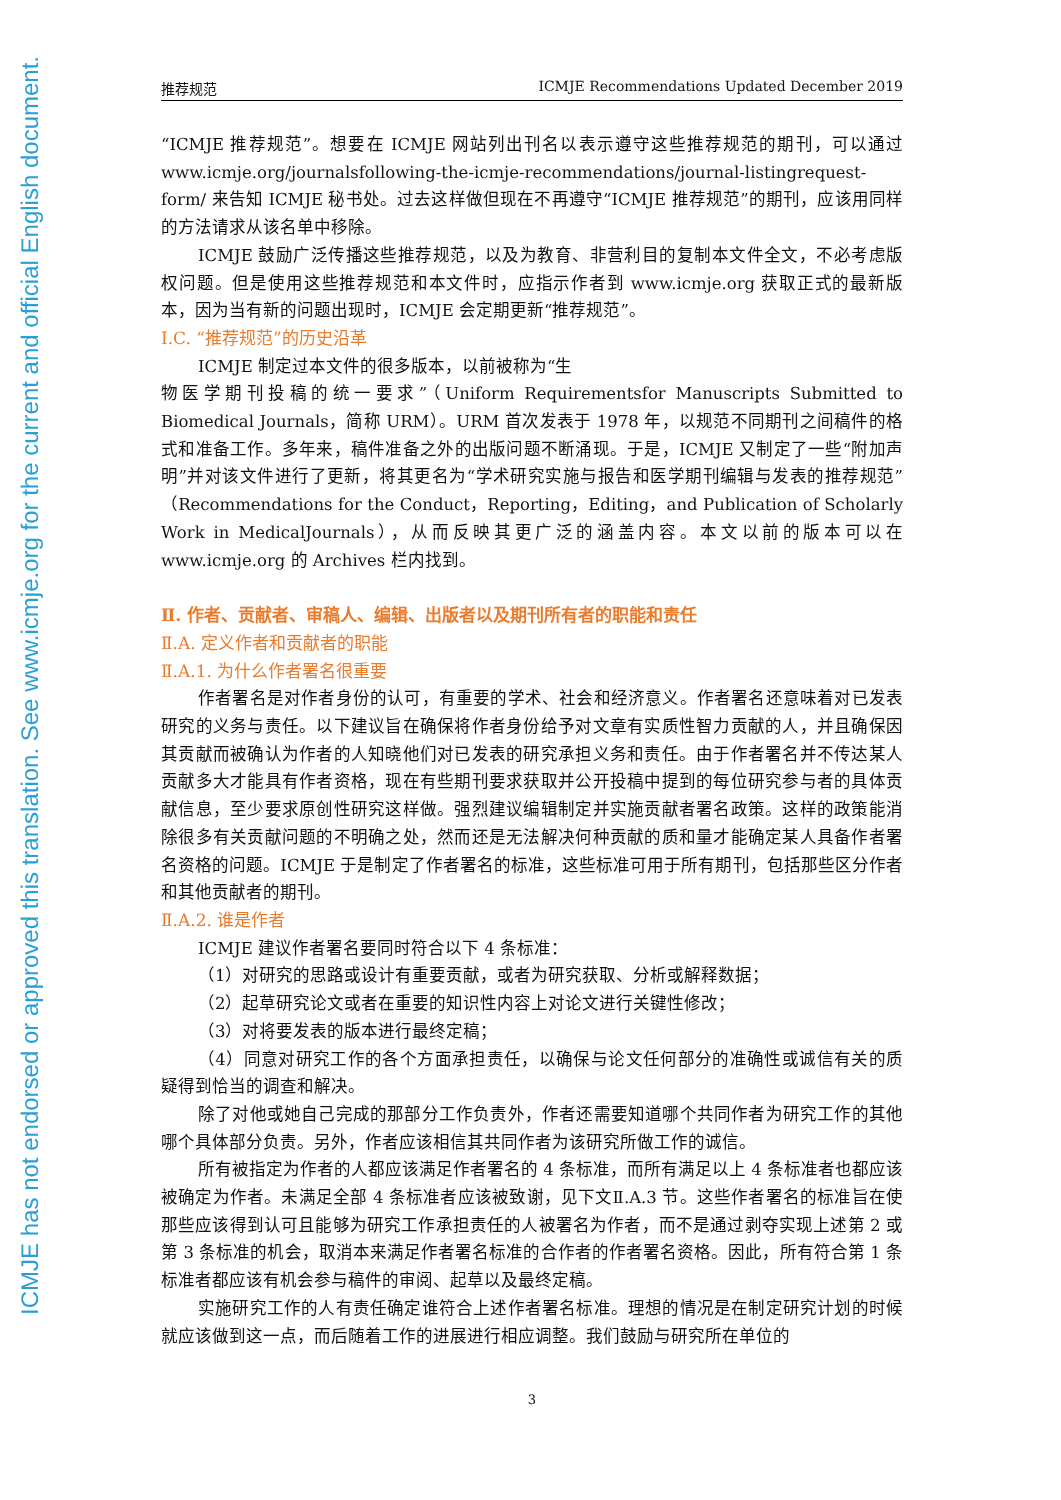ICMJE has not endorsed or approved this translation. See www.icmje.org for the current and official English document.
推荐规范 ICMJE Recommendations Updated December 2019
“ICMJE 推荐规范”。想要在 ICMJE 网站列出刊名以表示遵守这些推荐规范的期刊，可以通过 www.icmje.org/journalsfollowing-the-icmje-recommendations/journal-listingrequest-form/ 来告知 ICMJE 秘书处。过去这样做但现在不再遵守“ICMJE 推荐规范”的期刊，应该用同样的方法请求从该名单中移除。
ICMJE 鼓励广泛传播这些推荐规范，以及为教育、非营利目的复制本文件全文，不必考虑版权问题。但是使用这些推荐规范和本文件时，应指示作者到 www.icmje.org 获取正式的最新版本，因为当有新的问题出现时，ICMJE 会定期更新“推荐规范”。
Ⅰ.C. “推荐规范”的历史沿革
ICMJE 制定过本文件的很多版本，以前被称为“生
物医学期刊投稿的统一要求”（Uniform Requirementsfor Manuscripts Submitted to Biomedical Journals，简称 URM）。URM 首次发表于 1978 年，以规范不同期刊之间稿件的格式和准备工作。多年来，稿件准备之外的出版问题不断涌现。于是，ICMJE 又制定了一些“附加声明”并对该文件进行了更新，将其更名为“学术研究实施与报告和医学期刊编辑与发表的推荐规范”（Recommendations for the Conduct，Reporting，Editing，and Publication of Scholarly Work in MedicalJournals），从而反映其更广泛的涵盖内容。本文以前的版本可以在 www.icmje.org 的 Archives 栏内找到。
Ⅱ. 作者、贡献者、审稿人、编辑、出版者以及期刊所有者的职能和责任
Ⅱ.A. 定义作者和贡献者的职能
Ⅱ.A.1. 为什么作者署名很重要
作者署名是对作者身份的认可，有重要的学术、社会和经济意义。作者署名还意味着对已发表研究的义务与责任。以下建议旨在确保将作者身份给予对文章有实质性智力贡献的人，并且确保因其贡献而被确认为作者的人知晓他们对已发表的研究承担义务和责任。由于作者署名并不传达某人贡献多大才能具有作者资格，现在有些期刊要求获取并公开投稿中提到的每位研究参与者的具体贡献信息，至少要求原创性研究这样做。强烈建议编辑制定并实施贡献者署名政策。这样的政策能消除很多有关贡献问题的不明确之处，然而还是无法解决何种贡献的质和量才能确定某人具备作者署名资格的问题。ICMJE 于是制定了作者署名的标准，这些标准可用于所有期刊，包括那些区分作者和其他贡献者的期刊。
Ⅱ.A.2. 谁是作者
ICMJE 建议作者署名要同时符合以下 4 条标准：
（1）对研究的思路或设计有重要贡献，或者为研究获取、分析或解释数据；
（2）起草研究论文或者在重要的知识性内容上对论文进行关键性修改；
（3）对将要发表的版本进行最终定稿；
（4）同意对研究工作的各个方面承担责任，以确保与论文任何部分的准确性或诚信有关的质疑得到恰当的调查和解决。
除了对他或她自己完成的那部分工作负责外，作者还需要知道哪个共同作者为研究工作的其他哪个具体部分负责。另外，作者应该相信其共同作者为该研究所做工作的诚信。
所有被指定为作者的人都应该满足作者署名的 4 条标准，而所有满足以上 4 条标准者也都应该被确定为作者。未满足全部 4 条标准者应该被致谢，见下文Ⅱ.A.3 节。这些作者署名的标准旨在使那些应该得到认可且能够为研究工作承担责任的人被署名为作者，而不是通过剥夺实现上述第 2 或第 3 条标准的机会，取消本来满足作者署名标准的合作者的作者署名资格。因此，所有符合第 1 条标准者都应该有机会参与稿件的审阅、起草以及最终定稿。
实施研究工作的人有责任确定谁符合上述作者署名标准。理想的情况是在制定研究计划的时候就应该做到这一点，而后随着工作的进展进行相应调整。我们鼓励与研究所在单位的
3